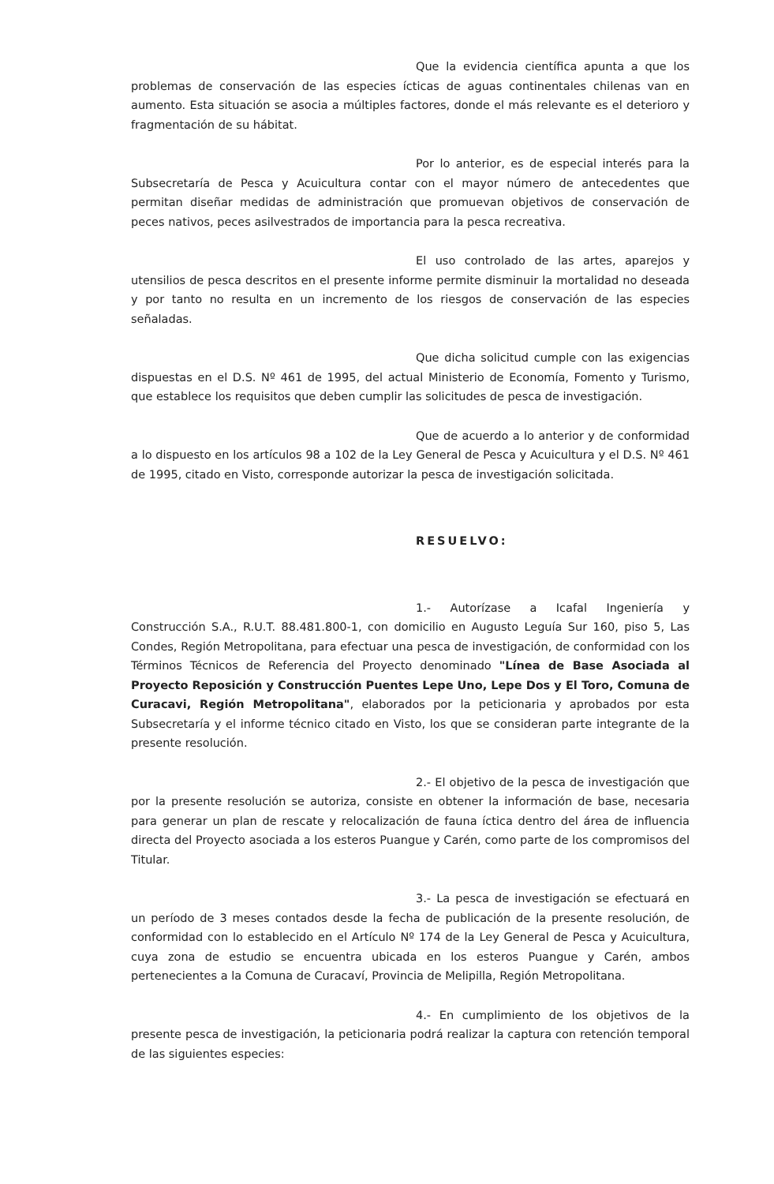Que la evidencia científica apunta a que los problemas de conservación de las especies ícticas de aguas continentales chilenas van en aumento. Esta situación se asocia a múltiples factores, donde el más relevante es el deterioro y fragmentación de su hábitat.
Por lo anterior, es de especial interés para la Subsecretaría de Pesca y Acuicultura contar con el mayor número de antecedentes que permitan diseñar medidas de administración que promuevan objetivos de conservación de peces nativos, peces asilvestrados de importancia para la pesca recreativa.
El uso controlado de las artes, aparejos y utensilios de pesca descritos en el presente informe permite disminuir la mortalidad no deseada y por tanto no resulta en un incremento de los riesgos de conservación de las especies señaladas.
Que dicha solicitud cumple con las exigencias dispuestas en el D.S. Nº 461 de 1995, del actual Ministerio de Economía, Fomento y Turismo, que establece los requisitos que deben cumplir las solicitudes de pesca de investigación.
Que de acuerdo a lo anterior y de conformidad a lo dispuesto en los artículos 98 a 102 de la Ley General de Pesca y Acuicultura y el D.S. Nº 461 de 1995, citado en Visto, corresponde autorizar la pesca de investigación solicitada.
RESUELVO:
1.- Autorízase a Icafal Ingeniería y Construcción S.A., R.U.T. 88.481.800-1, con domicilio en Augusto Leguía Sur 160, piso 5, Las Condes, Región Metropolitana, para efectuar una pesca de investigación, de conformidad con los Términos Técnicos de Referencia del Proyecto denominado "Línea de Base Asociada al Proyecto Reposición y Construcción Puentes Lepe Uno, Lepe Dos y El Toro, Comuna de Curacavi, Región Metropolitana", elaborados por la peticionaria y aprobados por esta Subsecretaría y el informe técnico citado en Visto, los que se consideran parte integrante de la presente resolución.
2.- El objetivo de la pesca de investigación que por la presente resolución se autoriza, consiste en obtener la información de base, necesaria para generar un plan de rescate y relocalización de fauna íctica dentro del área de influencia directa del Proyecto asociada a los esteros Puangue y Carén, como parte de los compromisos del Titular.
3.- La pesca de investigación se efectuará en un período de 3 meses contados desde la fecha de publicación de la presente resolución, de conformidad con lo establecido en el Artículo Nº 174 de la Ley General de Pesca y Acuicultura, cuya zona de estudio se encuentra ubicada en los esteros Puangue y Carén, ambos pertenecientes a la Comuna de Curacaví, Provincia de Melipilla, Región Metropolitana.
4.- En cumplimiento de los objetivos de la presente pesca de investigación, la peticionaria podrá realizar la captura con retención temporal de las siguientes especies: